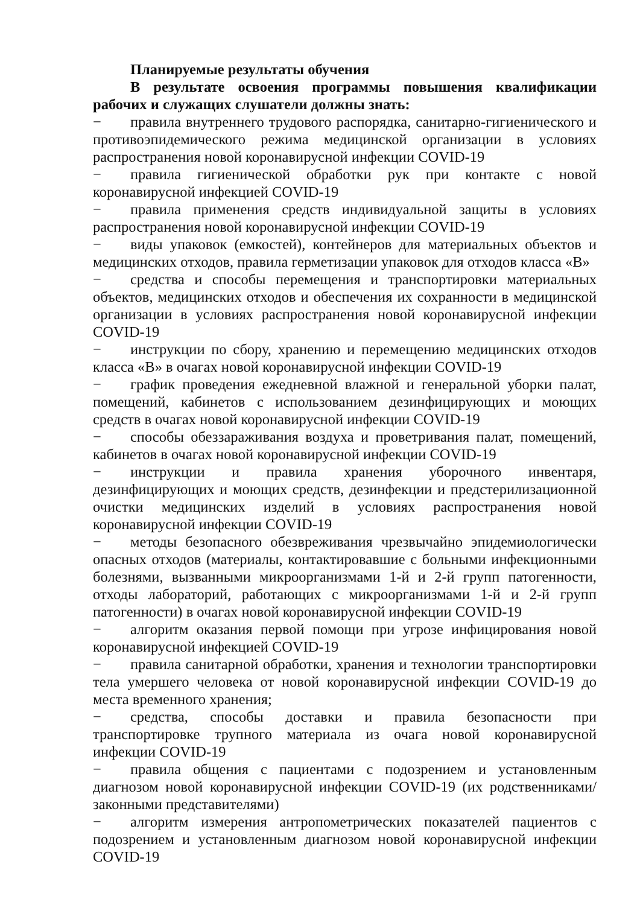Планируемые результаты обучения
В результате освоения программы повышения квалификации рабочих и служащих слушатели должны знать:
− правила внутреннего трудового распорядка, санитарно-гигиенического и противоэпидемического режима медицинской организации в условиях распространения новой коронавирусной инфекции COVID-19
− правила гигиенической обработки рук при контакте с новой коронавирусной инфекцией COVID-19
− правила применения средств индивидуальной защиты в условиях распространения новой коронавирусной инфекции COVID-19
− виды упаковок (емкостей), контейнеров для материальных объектов и медицинских отходов, правила герметизации упаковок для отходов класса «В»
− средства и способы перемещения и транспортировки материальных объектов, медицинских отходов и обеспечения их сохранности в медицинской организации в условиях распространения новой коронавирусной инфекции COVID-19
− инструкции по сбору, хранению и перемещению медицинских отходов класса «В» в очагах новой коронавирусной инфекции COVID-19
− график проведения ежедневной влажной и генеральной уборки палат, помещений, кабинетов с использованием дезинфицирующих и моющих средств в очагах новой коронавирусной инфекции COVID-19
− способы обеззараживания воздуха и проветривания палат, помещений, кабинетов в очагах новой коронавирусной инфекции COVID-19
− инструкции и правила хранения уборочного инвентаря, дезинфицирующих и моющих средств, дезинфекции и предстерилизационной очистки медицинских изделий в условиях распространения новой коронавирусной инфекции COVID-19
− методы безопасного обезвреживания чрезвычайно эпидемиологически опасных отходов (материалы, контактировавшие с больными инфекционными болезнями, вызванными микроорганизмами 1-й и 2-й групп патогенности, отходы лабораторий, работающих с микроорганизмами 1-й и 2-й групп патогенности) в очагах новой коронавирусной инфекции COVID-19
− алгоритм оказания первой помощи при угрозе инфицирования новой коронавирусной инфекцией COVID-19
− правила санитарной обработки, хранения и технологии транспортировки тела умершего человека от новой коронавирусной инфекции COVID-19 до места временного хранения;
− средства, способы доставки и правила безопасности при транспортировке трупного материала из очага новой коронавирусной инфекции COVID-19
− правила общения с пациентами с подозрением и установленным диагнозом новой коронавирусной инфекции COVID-19 (их родственниками/законными представителями)
− алгоритм измерения антропометрических показателей пациентов с подозрением и установленным диагнозом новой коронавирусной инфекции COVID-19